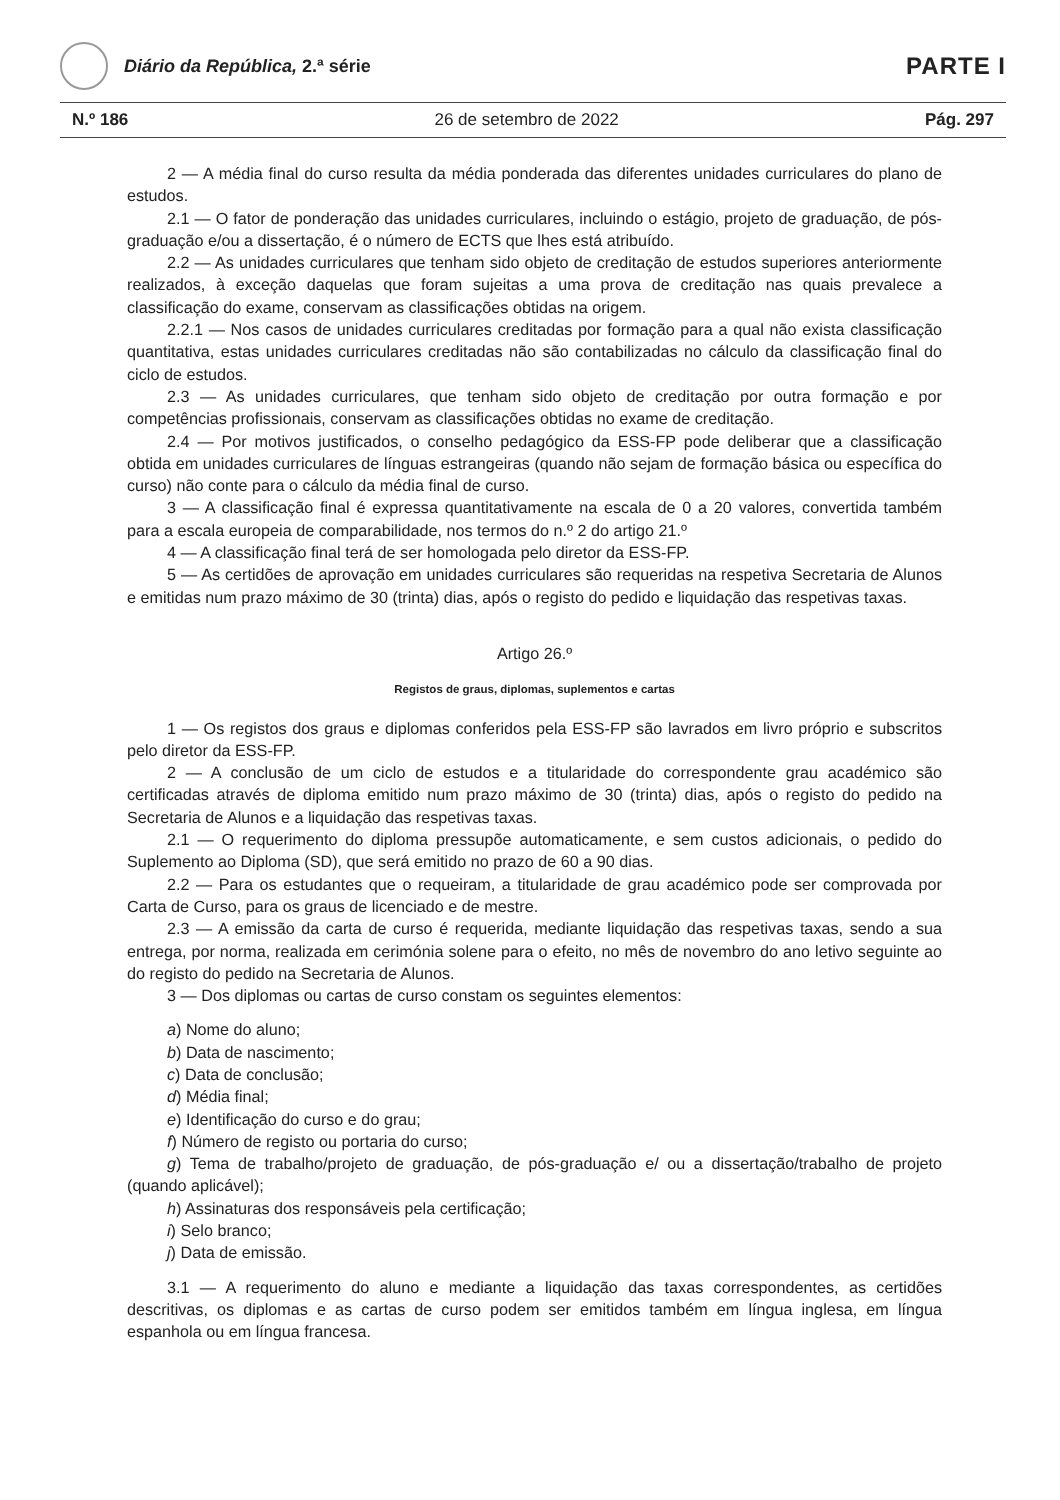Diário da República, 2.ª série
PARTE I
N.º 186 26 de setembro de 2022 Pág. 297
2 — A média final do curso resulta da média ponderada das diferentes unidades curriculares do plano de estudos.
2.1 — O fator de ponderação das unidades curriculares, incluindo o estágio, projeto de graduação, de pós-graduação e/ou a dissertação, é o número de ECTS que lhes está atribuído.
2.2 — As unidades curriculares que tenham sido objeto de creditação de estudos superiores anteriormente realizados, à exceção daquelas que foram sujeitas a uma prova de creditação nas quais prevalece a classificação do exame, conservam as classificações obtidas na origem.
2.2.1 — Nos casos de unidades curriculares creditadas por formação para a qual não exista classificação quantitativa, estas unidades curriculares creditadas não são contabilizadas no cálculo da classificação final do ciclo de estudos.
2.3 — As unidades curriculares, que tenham sido objeto de creditação por outra formação e por competências profissionais, conservam as classificações obtidas no exame de creditação.
2.4 — Por motivos justificados, o conselho pedagógico da ESS-FP pode deliberar que a classificação obtida em unidades curriculares de línguas estrangeiras (quando não sejam de formação básica ou específica do curso) não conte para o cálculo da média final de curso.
3 — A classificação final é expressa quantitativamente na escala de 0 a 20 valores, convertida também para a escala europeia de comparabilidade, nos termos do n.º 2 do artigo 21.º
4 — A classificação final terá de ser homologada pelo diretor da ESS-FP.
5 — As certidões de aprovação em unidades curriculares são requeridas na respetiva Secretaria de Alunos e emitidas num prazo máximo de 30 (trinta) dias, após o registo do pedido e liquidação das respetivas taxas.
Artigo 26.º
Registos de graus, diplomas, suplementos e cartas
1 — Os registos dos graus e diplomas conferidos pela ESS-FP são lavrados em livro próprio e subscritos pelo diretor da ESS-FP.
2 — A conclusão de um ciclo de estudos e a titularidade do correspondente grau académico são certificadas através de diploma emitido num prazo máximo de 30 (trinta) dias, após o registo do pedido na Secretaria de Alunos e a liquidação das respetivas taxas.
2.1 — O requerimento do diploma pressupõe automaticamente, e sem custos adicionais, o pedido do Suplemento ao Diploma (SD), que será emitido no prazo de 60 a 90 dias.
2.2 — Para os estudantes que o requeiram, a titularidade de grau académico pode ser comprovada por Carta de Curso, para os graus de licenciado e de mestre.
2.3 — A emissão da carta de curso é requerida, mediante liquidação das respetivas taxas, sendo a sua entrega, por norma, realizada em cerimónia solene para o efeito, no mês de novembro do ano letivo seguinte ao do registo do pedido na Secretaria de Alunos.
3 — Dos diplomas ou cartas de curso constam os seguintes elementos:
a) Nome do aluno;
b) Data de nascimento;
c) Data de conclusão;
d) Média final;
e) Identificação do curso e do grau;
f) Número de registo ou portaria do curso;
g) Tema de trabalho/projeto de graduação, de pós-graduação e/ ou a dissertação/trabalho de projeto (quando aplicável);
h) Assinaturas dos responsáveis pela certificação;
i) Selo branco;
j) Data de emissão.
3.1 — A requerimento do aluno e mediante a liquidação das taxas correspondentes, as certidões descritivas, os diplomas e as cartas de curso podem ser emitidos também em língua inglesa, em língua espanhola ou em língua francesa.